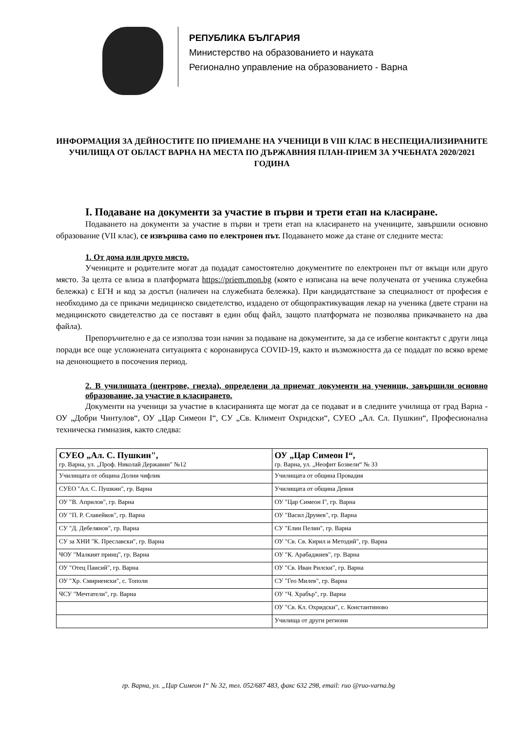РЕПУБЛИКА БЪЛГАРИЯ
Министерство на образованието и науката
Регионално управление на образованието - Варна
ИНФОРМАЦИЯ ЗА ДЕЙНОСТИТЕ ПО ПРИЕМАНЕ НА УЧЕНИЦИ В VIII КЛАС В НЕСПЕЦИАЛИЗИРАНИТЕ УЧИЛИЩА ОТ ОБЛАСТ ВАРНА НА МЕСТА ПО ДЪРЖАВНИЯ ПЛАН-ПРИЕМ ЗА УЧЕБНАТА 2020/2021 ГОДИНА
I. Подаване на документи за участие в първи и трети етап на класиране.
Подаването на документи за участие в първи и трети етап на класирането на учениците, завършили основно образование (VII клас), се извършва само по електронен път. Подаването може да стане от следните места:
1. От дома или друго място.
Учениците и родителите могат да подадат самостоятелно документите по електронен път от вкъщи или друго място. За целта се влиза в платформата https://priem.mon.bg (която е изписана на вече получената от ученика служебна бележка) с ЕГН и код за достъп (наличен на служебната бележка). При кандидатстване за специалност от професия е необходимо да се прикачи медицинско свидетелство, издадено от общопрактикуващия лекар на ученика (двете страни на медицинското свидетелство да се поставят в един общ файл, защото платформата не позволява прикачването на два файла).
Препоръчително е да се използва този начин за подаване на документите, за да се избегне контактът с други лица поради все още усложнената ситуацията с коронавируса COVID-19, както и възможността да се подадат по всяко време на денонощието в посочения период.
2. В училищата (центрове, гнезда), определени да приемат документи на ученици, завършили основно образование, за участие в класирането.
Документи на ученици за участие в класиранията ще могат да се подават и в следните училища от град Варна - ОУ „Добри Чинтулов“, ОУ „Цар Симеон I“, СУ „Св. Климент Охридски“, СУЕО „Ал. Сл. Пушкин“, Професионална техническа гимназия, както следва:
| СУЕО „Ал. С. Пушкин", гр. Варна, ул. „Проф. Николай Державин" №12 | ОУ „Цар Симеон I“, гр. Варна, ул. „Неофит Бозвели“ № 33 |
| Училищата от община Долни чифлик | Училищата от община Провадия |
| СУЕО "Ал. С. Пушкин", гр. Варна | Училищата от община Девня |
| ОУ "В. Априлов", гр. Варна | ОУ "Цар Симеон I", гр. Варна |
| ОУ "П. Р. Славейков", гр. Варна | ОУ "Васил Друмев", гр. Варна |
| СУ "Д. Дебелянов", гр. Варна | СУ "Елин Пелин", гр. Варна |
| СУ за ХНИ "К. Преславски", гр. Варна | ОУ "Св. Св. Кирил и Методий", гр. Варна |
| ЧОУ "Малкият принц", гр. Варна | ОУ "К. Арабаджиев", гр. Варна |
| ОУ "Отец Паисий", гр. Варна | ОУ "Св. Иван Рилски", гр. Варна |
| ОУ "Хр. Смирненски", с. Тополи | СУ "Гео Милев", гр. Варна |
| ЧСУ "Мечтатели", гр. Варна | ОУ "Ч. Храбър", гр. Варна |
| | ОУ "Св. Кл. Охридски", с. Константиново |
| | Училища от други региони |
гр. Варна, ул. „Цар Симеон I“ № 32, тел. 052/687 483, факс 632 298, email: ruo @ruo-varna.bg